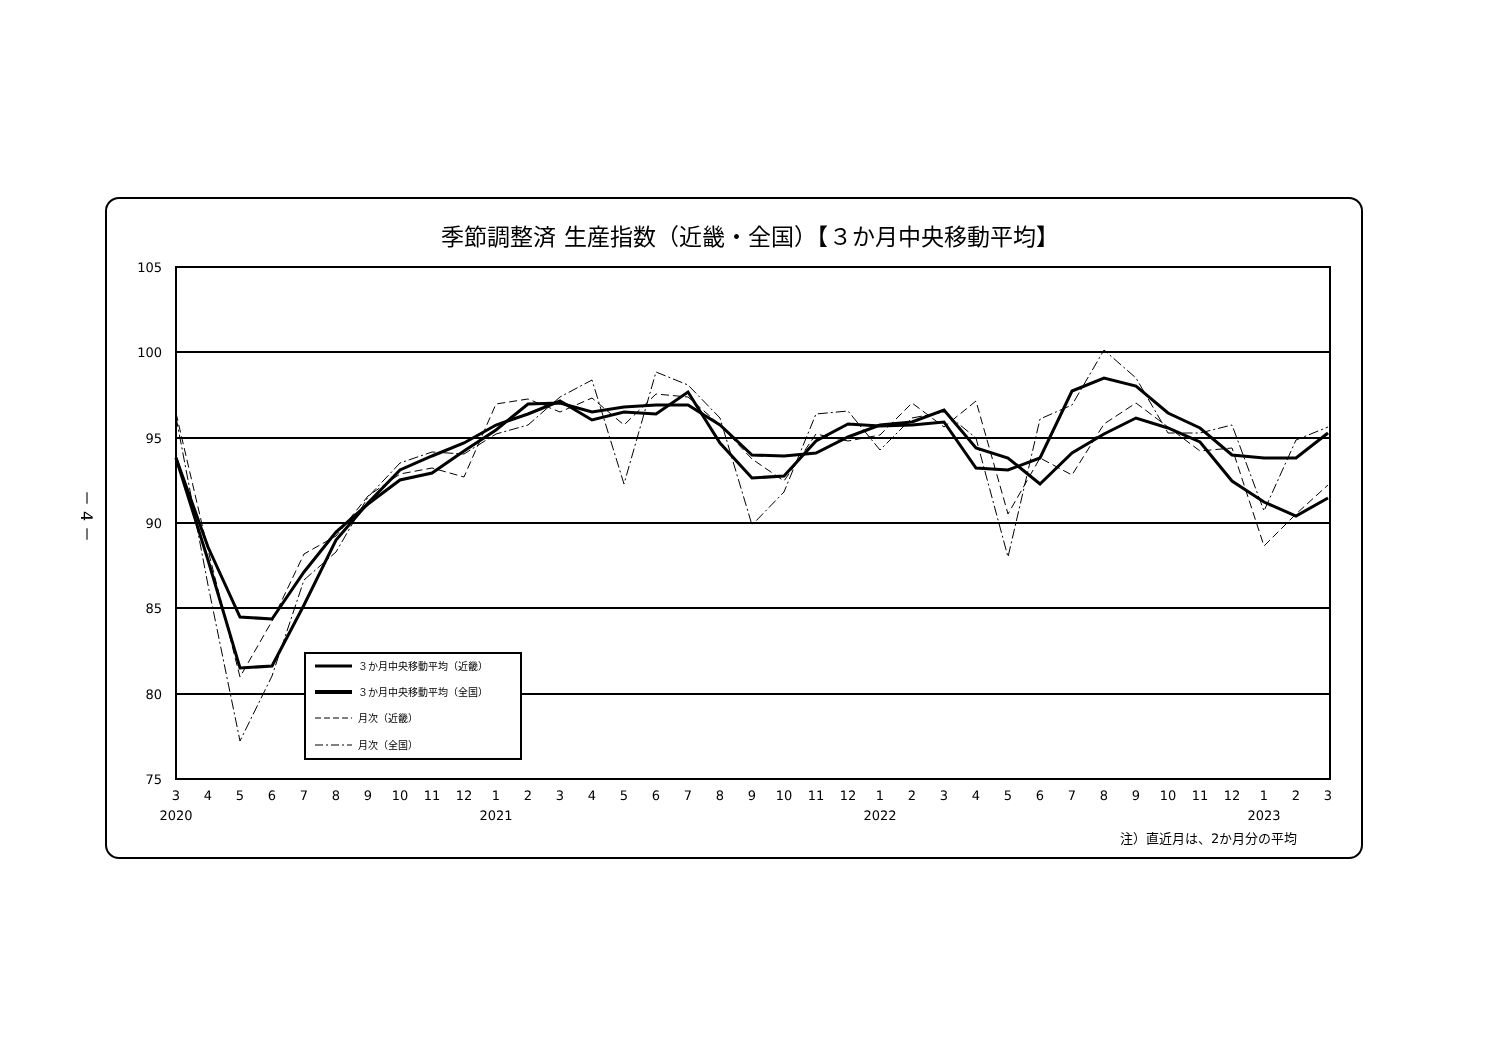季節調整済 生産指数（近畿・全国）【３か月中央移動平均】
－ 4 －
105
100
95
90
85
80
75
3
4
5
6
7
8
9
10
11
12
1
2
3
4
5
6
7
8
9
10
11
12
1
2
3
4
5
6
7
8
9
10
11
12
1
2
3
2020
2021
2022
2023
３か月中央移動平均（近畿）
３か月中央移動平均（全国）
月次（近畿）
月次（全国）
注）直近月は、2か月分の平均